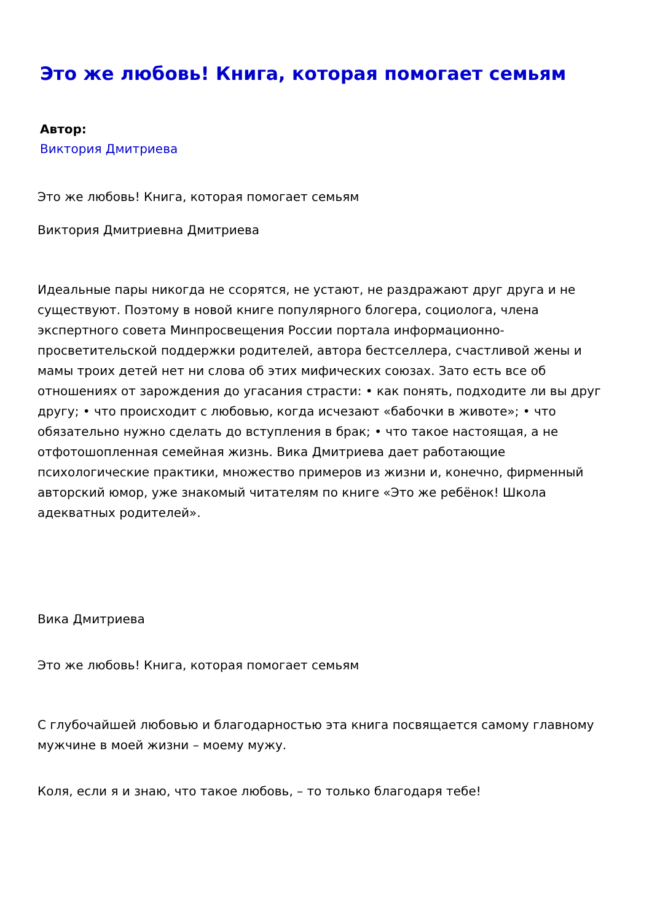Это же любовь! Книга, которая помогает семьям
Автор:
Виктория Дмитриева
Это же любовь! Книга, которая помогает семьям
Виктория Дмитриевна Дмитриева
Идеальные пары никогда не ссорятся, не устают, не раздражают друг друга и не существуют. Поэтому в новой книге популярного блогера, социолога, члена экспертного совета Минпросвещения России портала информационно-просветительской поддержки родителей, автора бестселлера, счастливой жены и мамы троих детей нет ни слова об этих мифических союзах. Зато есть все об отношениях от зарождения до угасания страсти: • как понять, подходите ли вы друг другу; • что происходит с любовью, когда исчезают «бабочки в животе»; • что обязательно нужно сделать до вступления в брак; • что такое настоящая, а не отфотошопленная семейная жизнь. Вика Дмитриева дает работающие психологические практики, множество примеров из жизни и, конечно, фирменный авторский юмор, уже знакомый читателям по книге «Это же ребёнок! Школа адекватных родителей».
Вика Дмитриева
Это же любовь! Книга, которая помогает семьям
С глубочайшей любовью и благодарностью эта книга посвящается самому главному мужчине в моей жизни – моему мужу.
Коля, если я и знаю, что такое любовь, – то только благодаря тебе!